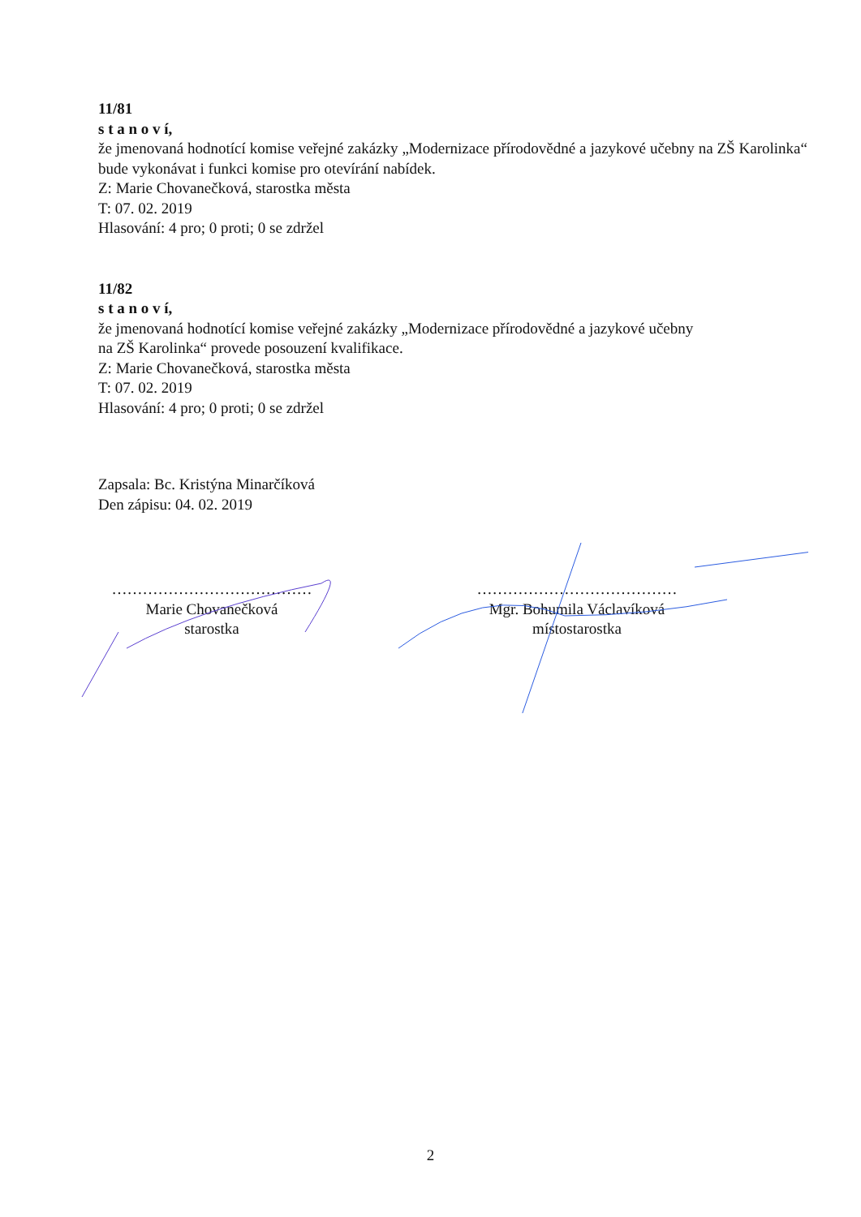11/81
s t a n o v í,
že jmenovaná hodnotící komise veřejné zakázky „Modernizace přírodovědné a jazykové učebny na ZŠ Karolinka“ bude vykonávat i funkci komise pro otevírání nabídek.
Z: Marie Chovanečková, starostka města
T: 07. 02. 2019
Hlasování: 4 pro; 0 proti; 0 se zdržel
11/82
s t a n o v í,
že jmenovaná hodnotící komise veřejné zakázky „Modernizace přírodovědné a jazykové učebny
na ZŠ Karolinka“ provede posouzení kvalifikace.
Z: Marie Chovanečková, starostka města
T: 07. 02. 2019
Hlasování: 4 pro; 0 proti; 0 se zdržel
Zapsala: Bc. Kristýna Minarčíková
Den zápisu: 04. 02. 2019
…………………………………
Marie Chovanečková
starostka
…………………………………
Mgr. Bohumila Václavíková
místostarostka
2